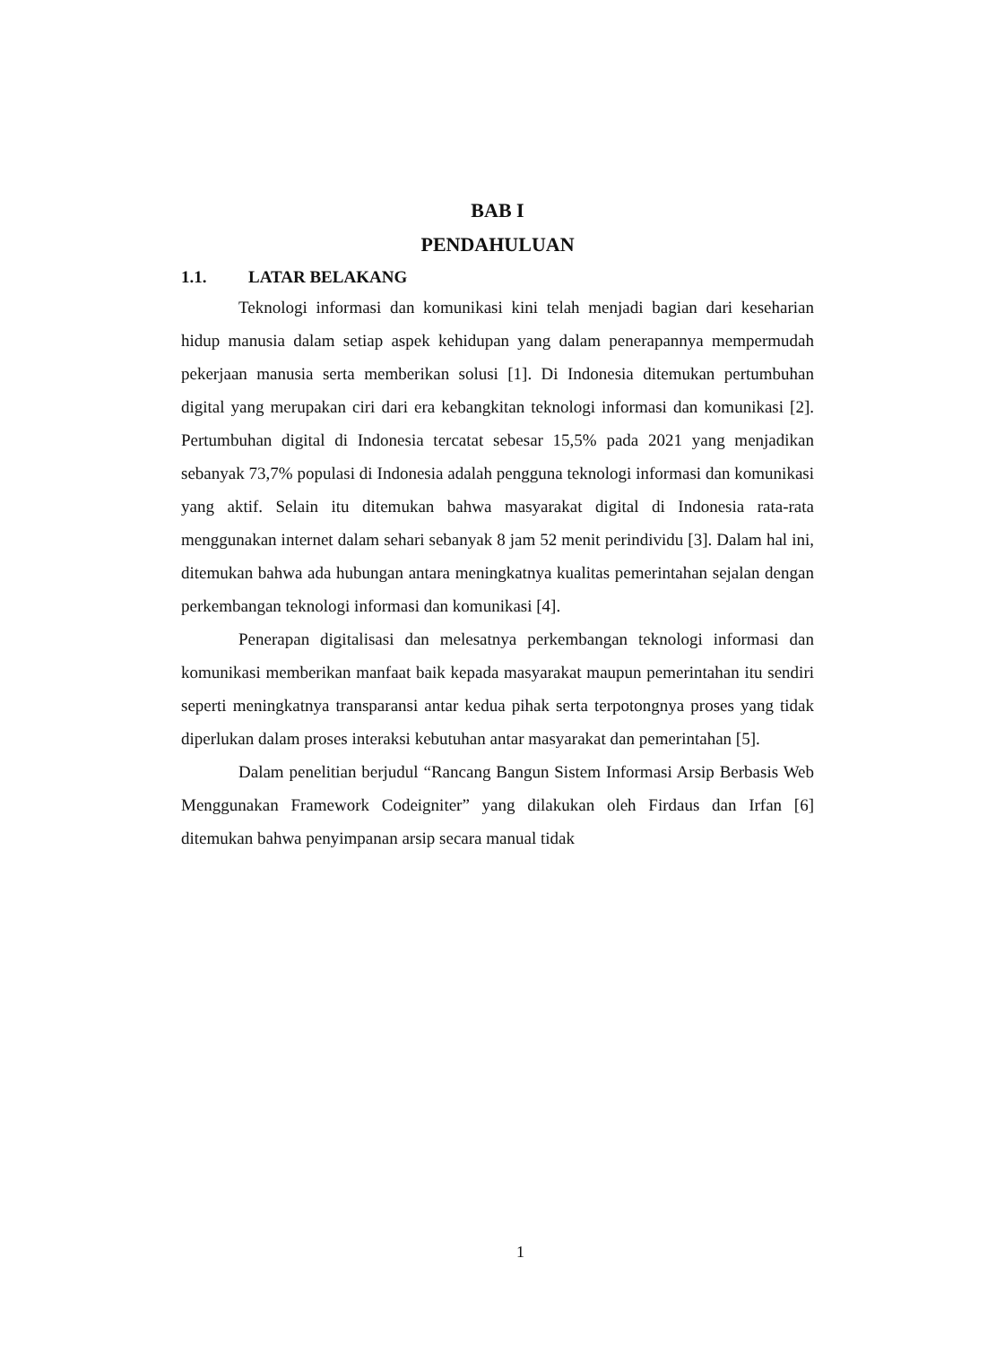BAB I
PENDAHULUAN
1.1. LATAR BELAKANG
Teknologi informasi dan komunikasi kini telah menjadi bagian dari keseharian hidup manusia dalam setiap aspek kehidupan yang dalam penerapannya mempermudah pekerjaan manusia serta memberikan solusi [1]. Di Indonesia ditemukan pertumbuhan digital yang merupakan ciri dari era kebangkitan teknologi informasi dan komunikasi [2]. Pertumbuhan digital di Indonesia tercatat sebesar 15,5% pada 2021 yang menjadikan sebanyak 73,7% populasi di Indonesia adalah pengguna teknologi informasi dan komunikasi yang aktif. Selain itu ditemukan bahwa masyarakat digital di Indonesia rata-rata menggunakan internet dalam sehari sebanyak 8 jam 52 menit perindividu [3]. Dalam hal ini, ditemukan bahwa ada hubungan antara meningkatnya kualitas pemerintahan sejalan dengan perkembangan teknologi informasi dan komunikasi [4].
Penerapan digitalisasi dan melesatnya perkembangan teknologi informasi dan komunikasi memberikan manfaat baik kepada masyarakat maupun pemerintahan itu sendiri seperti meningkatnya transparansi antar kedua pihak serta terpotongnya proses yang tidak diperlukan dalam proses interaksi kebutuhan antar masyarakat dan pemerintahan [5].
Dalam penelitian berjudul “Rancang Bangun Sistem Informasi Arsip Berbasis Web Menggunakan Framework Codeigniter” yang dilakukan oleh Firdaus dan Irfan [6] ditemukan bahwa penyimpanan arsip secara manual tidak
1